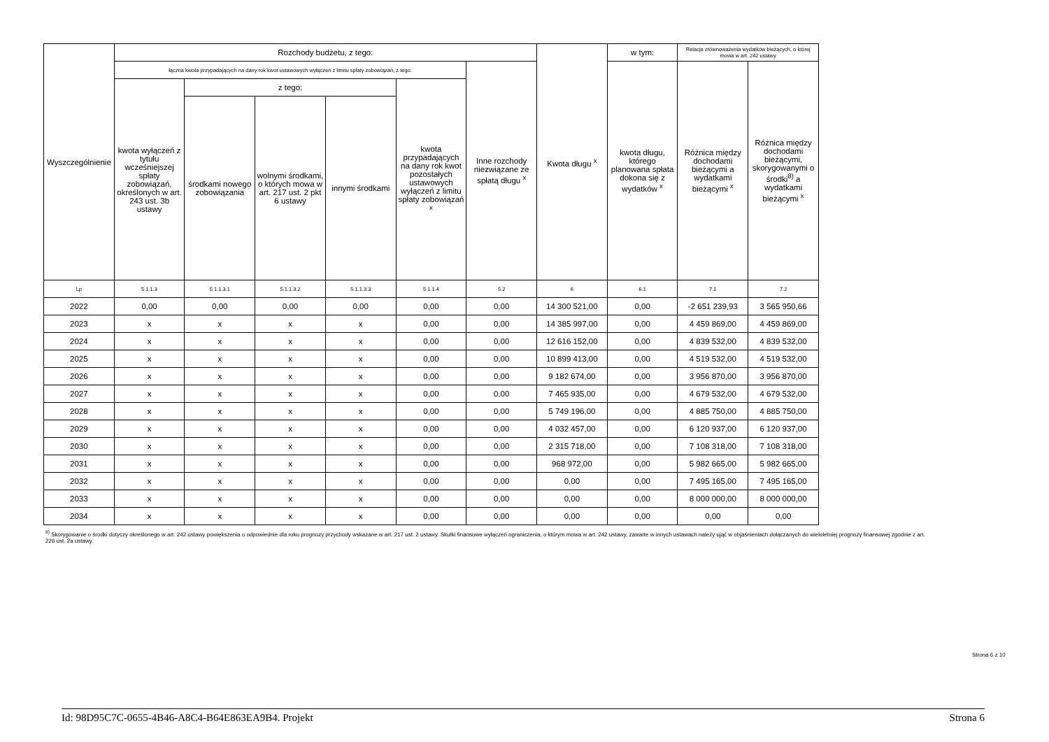| Wyszczególnienie | Rozchody budżetu, z tego: | | | | | | Kwota długu <sup>x</sup> | w tym: | Relacja zrównoważenia wydatków bieżących, o której mowa w art. 242 ustawy | | |
| --- | --- | --- | --- | --- | --- | --- | --- | --- | --- | --- | --- |
| | łączna kwota przypadających na dany rok kwot ustawowych wyłączeń z limitu spłaty zobowiązań, z tego: | | | | | Inne rozchody niezwiązane ze spłatą długu <sup>x</sup> | | kwota długu, którego planowana spłata dokona się z wydatków <sup>x</sup> | Różnica między dochodami bieżącymi a wydatkami bieżącymi <sup>x</sup> | Różnica między dochodami bieżącymi, skorygowanymi o środki<sup>8)</sup> a wydatkami bieżącymi <sup>x</sup> | |
| | kwota wyłączeń z tytułu wcześniejszej spłaty zobowiązań, określonych w art. 243 ust. 3b ustawy | z tego: | | | kwota przypadających na dany rok kwot pozostałych ustawowych wyłączeń z limitu spłaty zobowiązań <sup>x</sup> | | | | | | |
| | | środkami nowego zobowiązania | wolnymi środkami, o których mowa w art. 217 ust. 2 pkt 6 ustawy | innymi środkami | | | | | | | |
| | Lp | 5.1.1.3 | 5.1.1.3.1 | 5.1.1.3.2 | 5.1.1.3.3 | 5.1.1.4 | 5.2 | 6 | 6.1 | 7.1 | 7.2 |
| 2022 | 0,00 | 0,00 | 0,00 | 0,00 | 0,00 | 0,00 | 14 300 521,00 | 0,00 | -2 651 239,93 | 3 565 950,66 | |
| 2023 | x | x | x | x | 0,00 | 0,00 | 14 385 997,00 | 0,00 | 4 459 869,00 | 4 459 869,00 | |
| 2024 | x | x | x | x | 0,00 | 0,00 | 12 616 152,00 | 0,00 | 4 839 532,00 | 4 839 532,00 | |
| 2025 | x | x | x | x | 0,00 | 0,00 | 10 899 413,00 | 0,00 | 4 519 532,00 | 4 519 532,00 | |
| 2026 | x | x | x | x | 0,00 | 0,00 | 9 182 674,00 | 0,00 | 3 956 870,00 | 3 956 870,00 | |
| 2027 | x | x | x | x | 0,00 | 0,00 | 7 465 935,00 | 0,00 | 4 679 532,00 | 4 679 532,00 | |
| 2028 | x | x | x | x | 0,00 | 0,00 | 5 749 196,00 | 0,00 | 4 885 750,00 | 4 885 750,00 | |
| 2029 | x | x | x | x | 0,00 | 0,00 | 4 032 457,00 | 0,00 | 6 120 937,00 | 6 120 937,00 | |
| 2030 | x | x | x | x | 0,00 | 0,00 | 2 315 718,00 | 0,00 | 7 108 318,00 | 7 108 318,00 | |
| 2031 | x | x | x | x | 0,00 | 0,00 | 968 972,00 | 0,00 | 5 982 665,00 | 5 982 665,00 | |
| 2032 | x | x | x | x | 0,00 | 0,00 | 0,00 | 0,00 | 7 495 165,00 | 7 495 165,00 | |
| 2033 | x | x | x | x | 0,00 | 0,00 | 0,00 | 0,00 | 8 000 000,00 | 8 000 000,00 | |
| 2034 | x | x | x | x | 0,00 | 0,00 | 0,00 | 0,00 | 0,00 | 0,00 | |
<sup>8)</sup> Skorygowanie o środki dotyczy określonego w art. 242 ustawy powiększenia o odpowiednie dla roku prognozy przychody wskazane w art. 217 ust. 2 ustawy. Skutki finansowe wyłączeń ograniczenia, o którym mowa w art. 242 ustawy, zawarte w innych ustawach należy ująć w objaśnieniach dołączanych do wieloletniej prognozy finansowej zgodnie z art. 226 ust. 2a ustawy.
Strona 6 z 10
Id: 98D95C7C-0655-4B46-A8C4-B64E863EA9B4. Projekt Strona 6